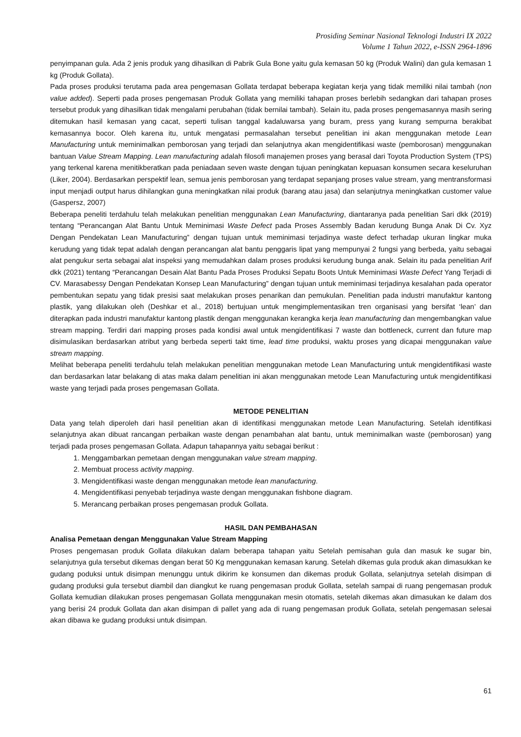Prosiding Seminar Nasional Teknologi Industri IX 2022
Volume 1 Tahun 2022, e-ISSN 2964-1896
penyimpanan gula. Ada 2 jenis produk yang dihasilkan di Pabrik Gula Bone yaitu gula kemasan 50 kg (Produk Walini) dan gula kemasan 1 kg (Produk Gollata).
Pada proses produksi terutama pada area pengemasan Gollata terdapat beberapa kegiatan kerja yang tidak memiliki nilai tambah (non value added). Seperti pada proses pengemasan Produk Gollata yang memiliki tahapan proses berlebih sedangkan dari tahapan proses tersebut produk yang dihasilkan tidak mengalami perubahan (tidak bernilai tambah). Selain itu, pada proses pengemasannya masih sering ditemukan hasil kemasan yang cacat, seperti tulisan tanggal kadaluwarsa yang buram, press yang kurang sempurna berakibat kemasannya bocor. Oleh karena itu, untuk mengatasi permasalahan tersebut penelitian ini akan menggunakan metode Lean Manufacturing untuk meminimalkan pemborosan yang terjadi dan selanjutnya akan mengidentifikasi waste (pemborosan) menggunakan bantuan Value Stream Mapping. Lean manufacturing adalah filosofi manajemen proses yang berasal dari Toyota Production System (TPS) yang terkenal karena menitikberatkan pada peniadaan seven waste dengan tujuan peningkatan kepuasan konsumen secara keseluruhan (Liker, 2004). Berdasarkan perspektif lean, semua jenis pemborosan yang terdapat sepanjang proses value stream, yang mentransformasi input menjadi output harus dihilangkan guna meningkatkan nilai produk (barang atau jasa) dan selanjutnya meningkatkan customer value (Gaspersz, 2007)
Beberapa peneliti terdahulu telah melakukan penelitian menggunakan Lean Manufacturing, diantaranya pada penelitian Sari dkk (2019) tentang “Perancangan Alat Bantu Untuk Meminimasi Waste Defect pada Proses Assembly Badan kerudung Bunga Anak Di Cv. Xyz Dengan Pendekatan Lean Manufacturing” dengan tujuan untuk meminimasi terjadinya waste defect terhadap ukuran lingkar muka kerudung yang tidak tepat adalah dengan perancangan alat bantu penggaris lipat yang mempunyai 2 fungsi yang berbeda, yaitu sebagai alat pengukur serta sebagai alat inspeksi yang memudahkan dalam proses produksi kerudung bunga anak. Selain itu pada penelitian Arif dkk (2021) tentang “Perancangan Desain Alat Bantu Pada Proses Produksi Sepatu Boots Untuk Meminimasi Waste Defect Yang Terjadi di CV. Marasabessy Dengan Pendekatan Konsep Lean Manufacturing” dengan tujuan untuk meminimasi terjadinya kesalahan pada operator pembentukan sepatu yang tidak presisi saat melakukan proses penarikan dan pemukulan. Penelitian pada industri manufaktur kantong plastik, yang dilakukan oleh (Deshkar et al., 2018) bertujuan untuk mengimplementasikan tren organisasi yang bersifat ‘lean’ dan diterapkan pada industri manufaktur kantong plastik dengan menggunakan kerangka kerja lean manufacturing dan mengembangkan value stream mapping. Terdiri dari mapping proses pada kondisi awal untuk mengidentifikasi 7 waste dan bottleneck, current dan future map disimulasikan berdasarkan atribut yang berbeda seperti takt time, lead time produksi, waktu proses yang dicapai menggunakan value stream mapping.
Melihat beberapa peneliti terdahulu telah melakukan penelitian menggunakan metode Lean Manufacturing untuk mengidentifikasi waste dan berdasarkan latar belakang di atas maka dalam penelitian ini akan menggunakan metode Lean Manufacturing untuk mengidentifikasi waste yang terjadi pada proses pengemasan Gollata.
METODE PENELITIAN
Data yang telah diperoleh dari hasil penelitian akan di identifikasi menggunakan metode Lean Manufacturing. Setelah identifikasi selanjutnya akan dibuat rancangan perbaikan waste dengan penambahan alat bantu, untuk meminimalkan waste (pemborosan) yang terjadi pada proses pengemasan Gollata. Adapun tahapannya yaitu sebagai berikut :
1. Menggambarkan pemetaan dengan menggunakan value stream mapping.
2. Membuat process activity mapping.
3. Mengidentifikasi waste dengan menggunakan metode lean manufacturing.
4. Mengidentifikasi penyebab terjadinya waste dengan menggunakan fishbone diagram.
5. Merancang perbaikan proses pengemasan produk Gollata.
HASIL DAN PEMBAHASAN
Analisa Pemetaan dengan Menggunakan Value Stream Mapping
Proses pengemasan produk Gollata dilakukan dalam beberapa tahapan yaitu Setelah pemisahan gula dan masuk ke sugar bin, selanjutnya gula tersebut dikemas dengan berat 50 Kg menggunakan kemasan karung. Setelah dikemas gula produk akan dimasukkan ke gudang poduksi untuk disimpan menunggu untuk dikirim ke konsumen dan dikemas produk Gollata, selanjutnya setelah disimpan di gudang produksi gula tersebut diambil dan diangkut ke ruang pengemasan produk Gollata, setelah sampai di ruang pengemasan produk Gollata kemudian dilakukan proses pengemasan Gollata menggunakan mesin otomatis, setelah dikemas akan dimasukan ke dalam dos yang berisi 24 produk Gollata dan akan disimpan di pallet yang ada di ruang pengemasan produk Gollata, setelah pengemasan selesai akan dibawa ke gudang produksi untuk disimpan.
61